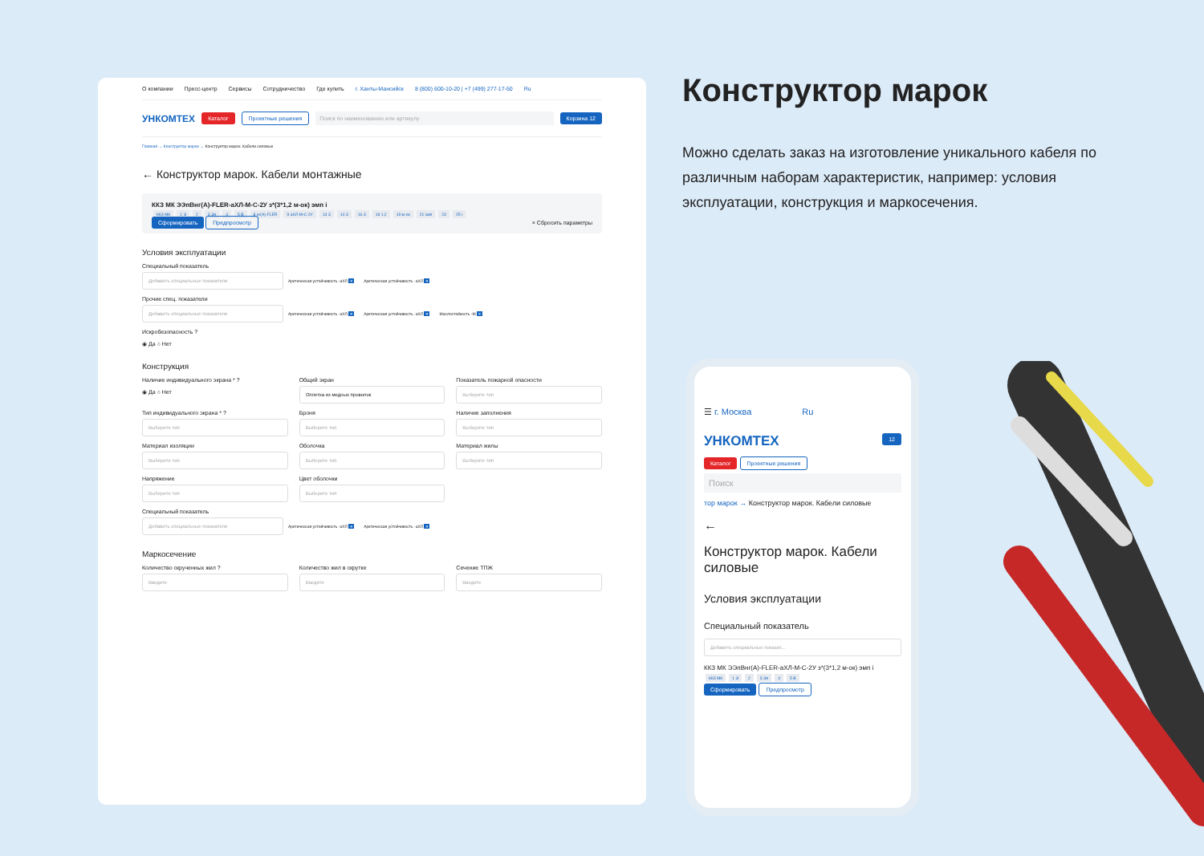О компании Пресс-центр Сервисы Сотрудничество Где купить г. Ханты-Мансийск 8 (800) 600-10-20 | +7 (499) 277-17-50 Ru
УНКОМТЕХ Каталог Проектные решения Поиск по наименованию или артикулу Корзина 12
Главная → Конструктор марок → Конструктор марок. Кабели силовые
← Конструктор марок. Кабели монтажные
ККЗ МК ЭЭпВнг(А)-FLER-аХЛ-М-С-2У з*(3*1,2 м-ок) эмп i
ККЗ МК 1 Э 2 3 Эп 4 5 В 8 нг(А)-FLER 9 аХЛ-М-С-2У 13 З 14 З 16 З 18 1,2 19 м-ок 21 эмп 23 25 i
Сформировать Предпросмотр × Сбросить параметры
Условия эксплуатации
Специальный показатель
Добавить специальные показатели
Арктическая устойчивость -аХЛ × Арктическая устойчивость -аХЛ ×
Прочие спец. показатели
Добавить специальные показатели
Арктическая устойчивость -аХЛ × Арктическая устойчивость -аХЛ × Маслостойкость -М ×
Искробезопасность ?
◉ Да ○ Нет
Конструкция
Наличие индивидуального экрана * ?
◉ Да ○ Нет
Общий экран
Оплетка из медных проволок
Показатель пожарной опасности
Выберите тип
Тип индивидуального экрана * ?
Выберите тип
Броня
Выберите тип
Наличие заполнения
Выберите тип
Материал изоляции
Выберите тип
Оболочка
Выберите тип
Материал жилы
Выберите тип
Напряжение
Выберите тип
Цвет оболочки
Выберите тип
Специальный показатель
Добавить специальные показатели
Арктическая устойчивость -аХЛ × Арктическая устойчивость -аХЛ ×
Маркосечение
Количество скрученных жил ?
Введите
Количество жил в скрутке
Введите
Сечение ТПЖ
Введите
Конструктор марок
Можно сделать заказ на изготовление уникального кабеля по различным наборам характеристик, например: условия эксплуатации, конструкция и маркосечения.
☰ г. Москва Ru
УНКОМТЕХ 12
Каталог Проектные решения
Поиск
тор марок → Конструктор марок. Кабели силовые
←
Конструктор марок. Кабели силовые
Условия эксплуатации
Специальный показатель
Добавить специальные показат...
ККЗ МК ЭЭпВнг(А)-FLER-аХЛ-М-С-2У з*(3*1,2 м-ок) эмп i
ККЗ МК 1 Э 2 3 Эп 4 5 В
Сформировать Предпросмотр